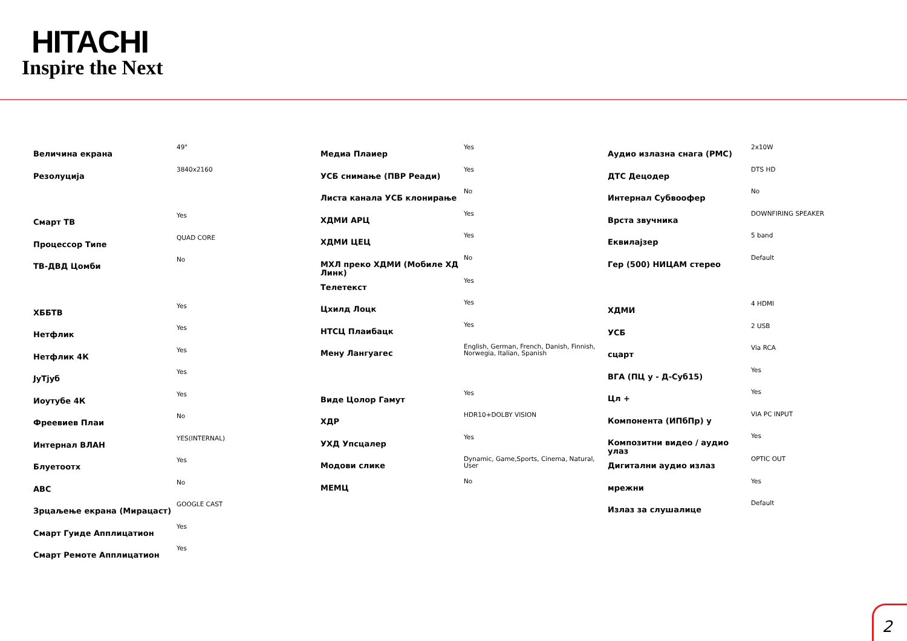HITACHI
Inspire the Next
| Величина екрана | 49" |
| Резолуција | 3840x2160 |
| Смарт ТВ | Yes |
| Процессор Типе | QUAD CORE |
| ТВ-ДВД Цомби | No |
| ХББТВ | Yes |
| Нетфлик | Yes |
| Нетфлик 4К | Yes |
| ЈуТјуб | Yes |
| Иоутубе 4К | Yes |
| Фреевиев Плаи | No |
| Интернал ВЛАН | YES(INTERNAL) |
| Блуетоотх | Yes |
| АВС | No |
| Зрцаљење екрана (Мирацаст) | GOOGLE CAST |
| Смарт Гуиде Апплицатион | Yes |
| Смарт Ремоте Апплицатион | Yes |
| Медиа Плаиер | Yes |
| УСБ снимање (ПВР Реади) | Yes |
| Листа канала УСБ клонирање | No |
| ХДМИ АРЦ | Yes |
| ХДМИ ЦЕЦ | Yes |
| МХЛ преко ХДМИ (Мобиле ХД Линк) | No |
| Телетекст | Yes |
| Цхилд Лоцк | Yes |
| НТСЦ Плаибацк | Yes |
| Мену Лангуагес | English, German, French, Danish, Finnish, Norwegia, Italian, Spanish |
| Виде Цолор Гамут | Yes |
| ХДР | HDR10+DOLBY VISION |
| УХД Упсцалер | Yes |
| Модови слике | Dynamic, Game,Sports, Cinema, Natural, User |
| МЕМЦ | No |
| Аудио излазна снага (РМС) | 2x10W |
| ДТС Децодер | DTS HD |
| Интернал Субвоофер | No |
| Врста звучника | DOWNFIRING SPEAKER |
| Еквилајзер | 5 band |
| Гер (500) НИЦАМ стерео | Default |
| ХДМИ | 4 HDMI |
| УСБ | 2 USB |
| сцарт | Via RCA |
| ВГА (ПЦ у - Д-Суб15) | Yes |
| Цл + | Yes |
| Компонента (ИПбПр) у | VIA PC INPUT |
| Композитни видео / аудио улаз | Yes |
| Дигитални аудио излаз | OPTIC OUT |
| мрежни | Yes |
| Излаз за слушалице | Default |
2